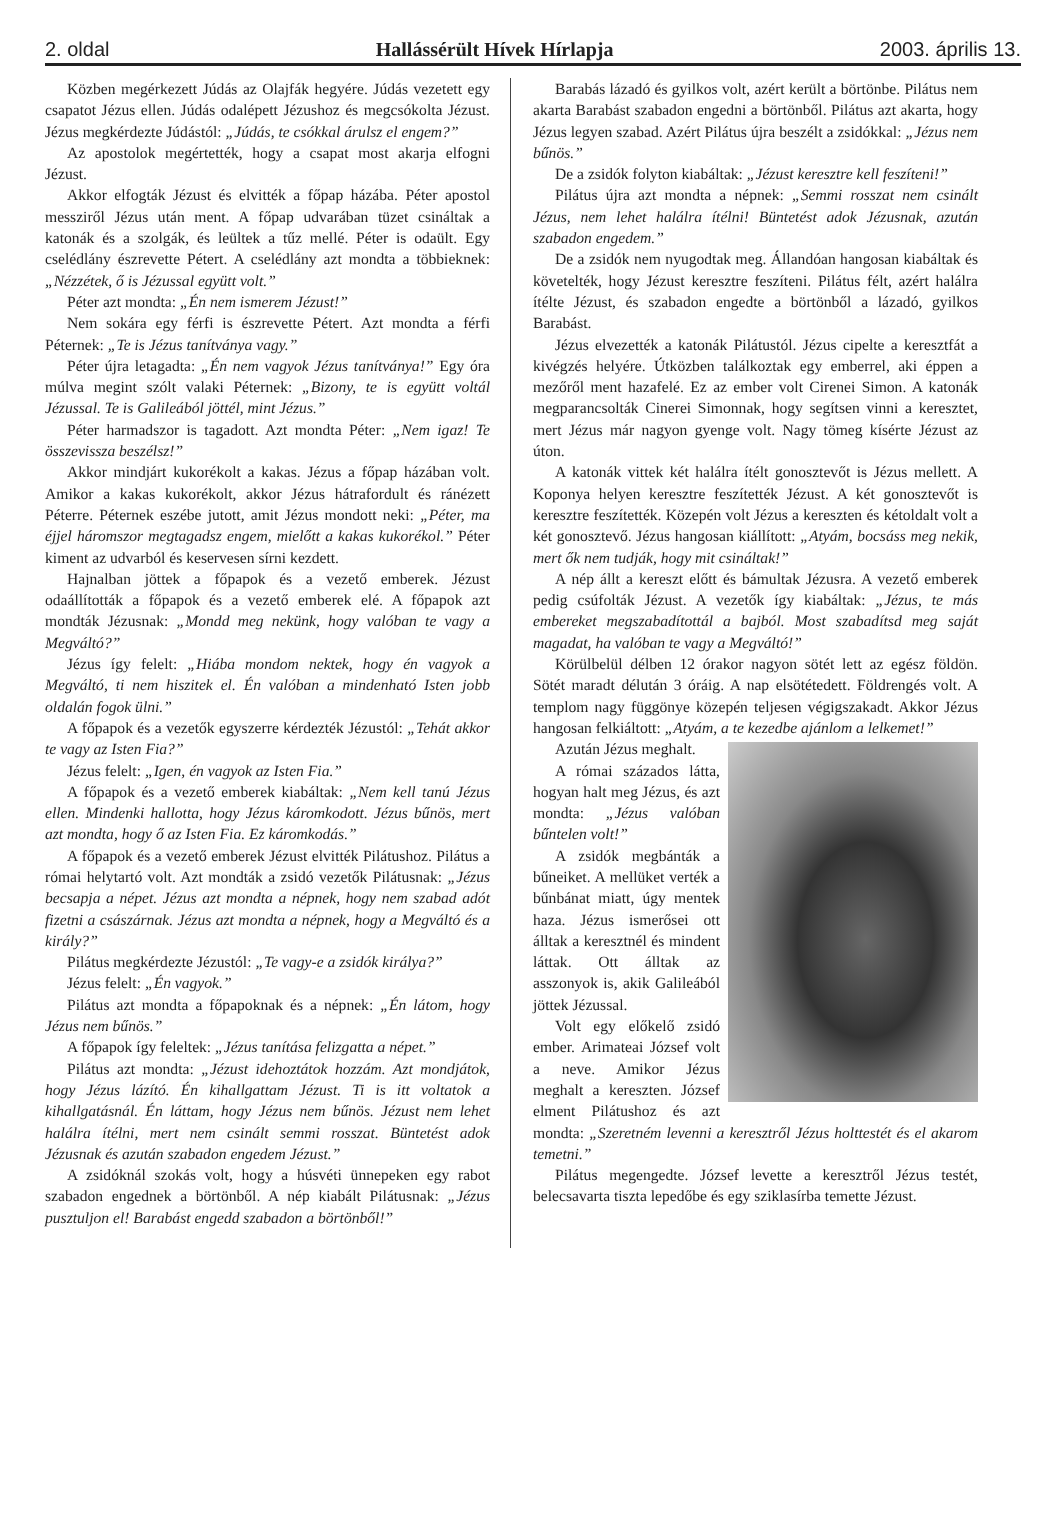2. oldal Hallássérült Hívek Hírlapja 2003. április 13.
Közben megérkezett Júdás az Olajfák hegyére. Júdás vezetett egy csapatot Jézus ellen. Júdás odalépett Jézushoz és megcsókolta Jézust. Jézus megkérdezte Júdástól: „Júdás, te csókkal árulsz el engem?”
Az apostolok megértették, hogy a csapat most akarja elfogni Jézust.
Akkor elfogták Jézust és elvitték a főpap házába. Péter apostol messziről Jézus után ment. A főpap udvarában tüzet csináltak a katonák és a szolgák, és leültek a tűz mellé. Péter is odaült. Egy cselédlány észrevette Pétert. A cselédlány azt mondta a többieknek: „Nézzétek, ő is Jézussal együtt volt.”
Péter azt mondta: „Én nem ismerem Jézust!”
Nem sokára egy férfi is észrevette Pétert. Azt mondta a férfi Péternek: „Te is Jézus tanítványa vagy.”
Péter újra letagadta: „Én nem vagyok Jézus tanítványa!” Egy óra múlva megint szólt valaki Péternek: „Bizony, te is együtt voltál Jézussal. Te is Galileából jöttél, mint Jézus.”
Péter harmadszor is tagadott. Azt mondta Péter: „Nem igaz! Te összevissza beszélsz!”
Akkor mindjárt kukorékolt a kakas. Jézus a főpap házában volt. Amikor a kakas kukorékolt, akkor Jézus hátrafordult és ránézett Péterre. Péternek eszébe jutott, amit Jézus mondott neki: „Péter, ma éjjel háromszor megtagadsz engem, mielőtt a kakas kukorékol.” Péter kiment az udvarból és keservesen sírni kezdett.
Hajnalban jöttek a főpapok és a vezető emberek. Jézust odaállították a főpapok és a vezető emberek elé. A főpapok azt mondták Jézusnak: „Mondd meg nekünk, hogy valóban te vagy a Megváltó?”
Jézus így felelt: „Hiába mondom nektek, hogy én vagyok a Megváltó, ti nem hiszitek el. Én valóban a mindenható Isten jobb oldalán fogok ülni.”
A főpapok és a vezetők egyszerre kérdezték Jézustól: „Tehát akkor te vagy az Isten Fia?”
Jézus felelt: „Igen, én vagyok az Isten Fia.”
A főpapok és a vezető emberek kiabáltak: „Nem kell tanú Jézus ellen. Mindenki hallotta, hogy Jézus káromkodott. Jézus bűnös, mert azt mondta, hogy ő az Isten Fia. Ez káromkodás.”
A főpapok és a vezető emberek Jézust elvitték Pilátushoz. Pilátus a római helytartó volt. Azt mondták a zsidó vezetők Pilátusnak: „Jézus becsapja a népet. Jézus azt mondta a népnek, hogy nem szabad adót fizetni a császárnak. Jézus azt mondta a népnek, hogy a Megváltó és a király?”
Pilátus megkérdezte Jézustól: „Te vagy-e a zsidók királya?”
Jézus felelt: „Én vagyok.”
Pilátus azt mondta a főpapoknak és a népnek: „Én látom, hogy Jézus nem bűnös.”
A főpapok így feleltek: „Jézus tanítása felizgatta a népet.”
Pilátus azt mondta: „Jézust idehoztátok hozzám. Azt mondjátok, hogy Jézus lázító. Én kihallgattam Jézust. Ti is itt voltatok a kihallgatásnál. Én láttam, hogy Jézus nem bűnös. Jézust nem lehet halálra ítélni, mert nem csinált semmi rosszat. Büntetést adok Jézusnak és azután szabadon engedem Jézust.”
A zsidóknál szokás volt, hogy a húsvéti ünnepeken egy rabot szabadon engednek a börtönből. A nép kiabált Pilátusnak: „Jézus pusztuljon el! Barabást engedd szabadon a börtönből!”
Barabás lázadó és gyilkos volt, azért került a börtönbe. Pilátus nem akarta Barabást szabadon engedni a börtönből. Pilátus azt akarta, hogy Jézus legyen szabad. Azért Pilátus újra beszélt a zsidókkal: „Jézus nem bűnös.”
De a zsidók folyton kiabáltak: „Jézust keresztre kell feszíteni!”
Pilátus újra azt mondta a népnek: „Semmi rosszat nem csinált Jézus, nem lehet halálra ítélni! Büntetést adok Jézusnak, azután szabadon engedem.”
De a zsidók nem nyugodtak meg. Állandóan hangosan kiabáltak és követelték, hogy Jézust keresztre feszíteni. Pilátus félt, azért halálra ítélte Jézust, és szabadon engedte a börtönből a lázadó, gyilkos Barabást.
Jézus elvezették a katonák Pilátustól. Jézus cipelte a keresztfát a kivégzés helyére. Útközben találkoztak egy emberrel, aki éppen a mezőről ment hazafelé. Ez az ember volt Cirenei Simon. A katonák megparancsolták Cinerei Simonnak, hogy segítsen vinni a keresztet, mert Jézus már nagyon gyenge volt. Nagy tömeg kísérte Jézust az úton.
A katonák vittek két halálra ítélt gonosztevőt is Jézus mellett. A Koponya helyen keresztre feszítették Jézust. A két gonosztevőt is keresztre feszítették. Közepén volt Jézus a kereszten és kétoldalt volt a két gonosztevő. Jézus hangosan kiállított: „Atyám, bocsáss meg nekik, mert ők nem tudják, hogy mit csináltak!”
A nép állt a kereszt előtt és bámultak Jézusra. A vezető emberek pedig csúfolták Jézust. A vezetők így kiabáltak: „Jézus, te más embereket megszabadítottál a bajból. Most szabadítsd meg saját magadat, ha valóban te vagy a Megváltó!”
Körülbelül délben 12 órakor nagyon sötét lett az egész földön. Sötét maradt délután 3 óráig. A nap elsötétedett. Földrengés volt. A templom nagy függönye közepén teljesen végigszakadt. Akkor Jézus hangosan felkiáltott: „Atyám, a te kezedbe ajánlom a lelkemet!”
Azután Jézus meghalt.
A római százados látta, hogyan halt meg Jézus, és azt mondta: „Jézus valóban bűntelen volt!”
A zsidók megbánták a bűneiket. A mellüket verték a bűnbánat miatt, úgy mentek haza. Jézus ismerősei ott álltak a keresztnél és mindent láttak. Ott álltak az asszonyok is, akik Galileából jöttek Jézussal.
Volt egy előkelő zsidó ember. Arimateai József volt a neve. Amikor Jézus meghalt a kereszten. József elment Pilátushoz és azt mondta: „Szeretném levenni a keresztről Jézus holttestét és el akarom temetni.”
Pilátus megengedte. József levette a keresztről Jézus testét, belecsavarta tiszta lepedőbe és egy sziklasírba temette Jézust.